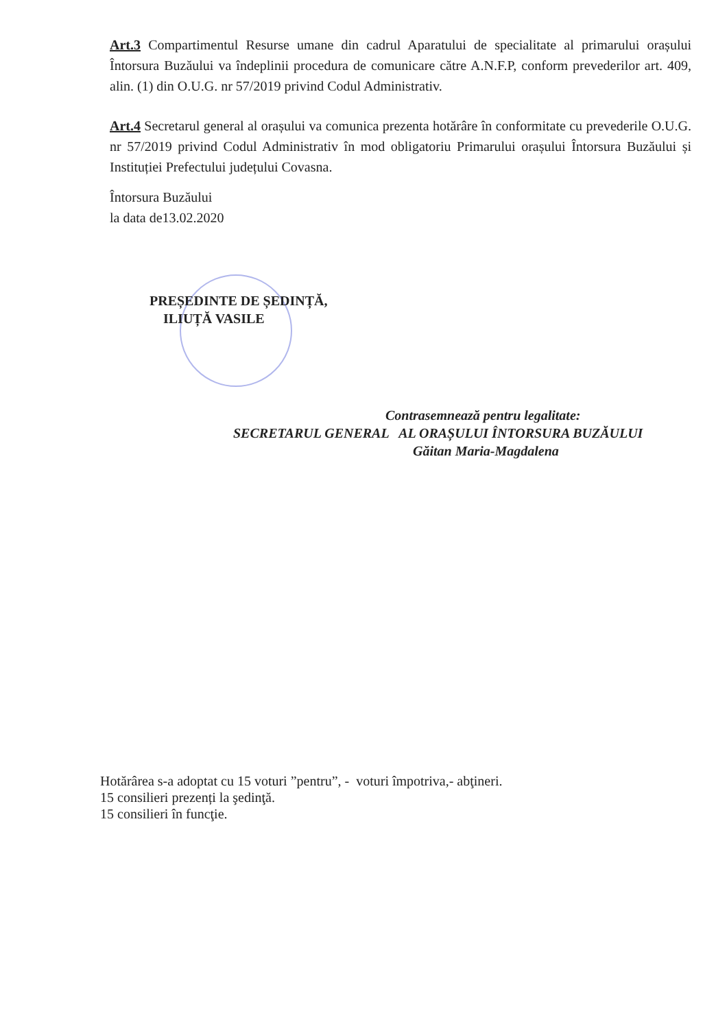Art.3 Compartimentul Resurse umane din cadrul Aparatului de specialitate al primarului orașului Întorsura Buzăului va îndeplinii procedura de comunicare către A.N.F.P, conform prevederilor art. 409, alin. (1) din O.U.G. nr 57/2019 privind Codul Administrativ.
Art.4 Secretarul general al orașului va comunica prezenta hotărâre în conformitate cu prevederile O.U.G. nr 57/2019 privind Codul Administrativ în mod obligatoriu Primarului orașului Întorsura Buzăului și Instituției Prefectului județului Covasna.
Întorsura Buzăului
la data de13.02.2020
PREȘEDINTE DE ȘEDINȚĂ,
ILIUȚĂ VASILE
Contrasemnează pentru legalitate:
SECRETARUL GENERAL AL ORAȘULUI ÎNTORSURA BUZĂULUI
Găitan Maria-Magdalena
Hotărârea s-a adoptat cu 15 voturi ”pentru”, - voturi împotriva,- abţineri.
15 consilieri prezenți la şedinţă.
15 consilieri în funcţie.